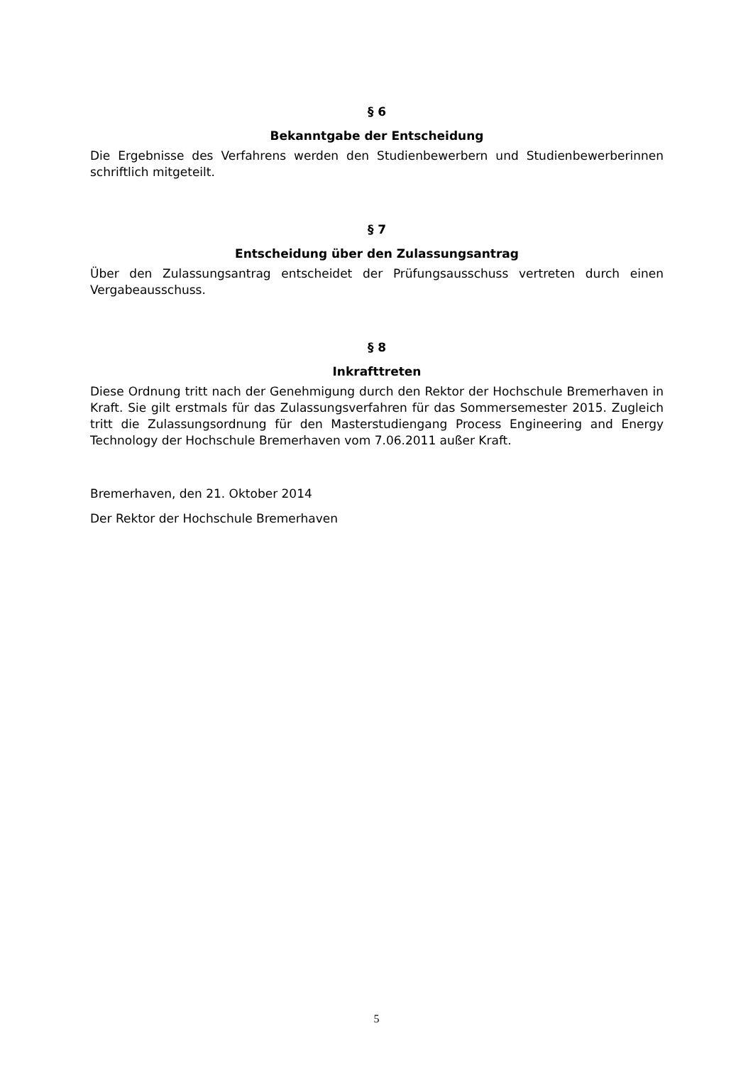§ 6
Bekanntgabe der Entscheidung
Die Ergebnisse des Verfahrens werden den Studienbewerbern und Studienbewerberinnen schriftlich mitgeteilt.
§ 7
Entscheidung über den Zulassungsantrag
Über den Zulassungsantrag entscheidet der Prüfungsausschuss vertreten durch einen Vergabeausschuss.
§ 8
Inkrafttreten
Diese Ordnung tritt nach der Genehmigung durch den Rektor der Hochschule Bremerhaven in Kraft. Sie gilt erstmals für das Zulassungsverfahren für das Sommersemester 2015. Zugleich tritt die Zulassungsordnung für den Masterstudiengang Process Engineering and Energy Technology der Hochschule Bremerhaven vom 7.06.2011 außer Kraft.
Bremerhaven, den 21. Oktober 2014
Der Rektor der Hochschule Bremerhaven
5